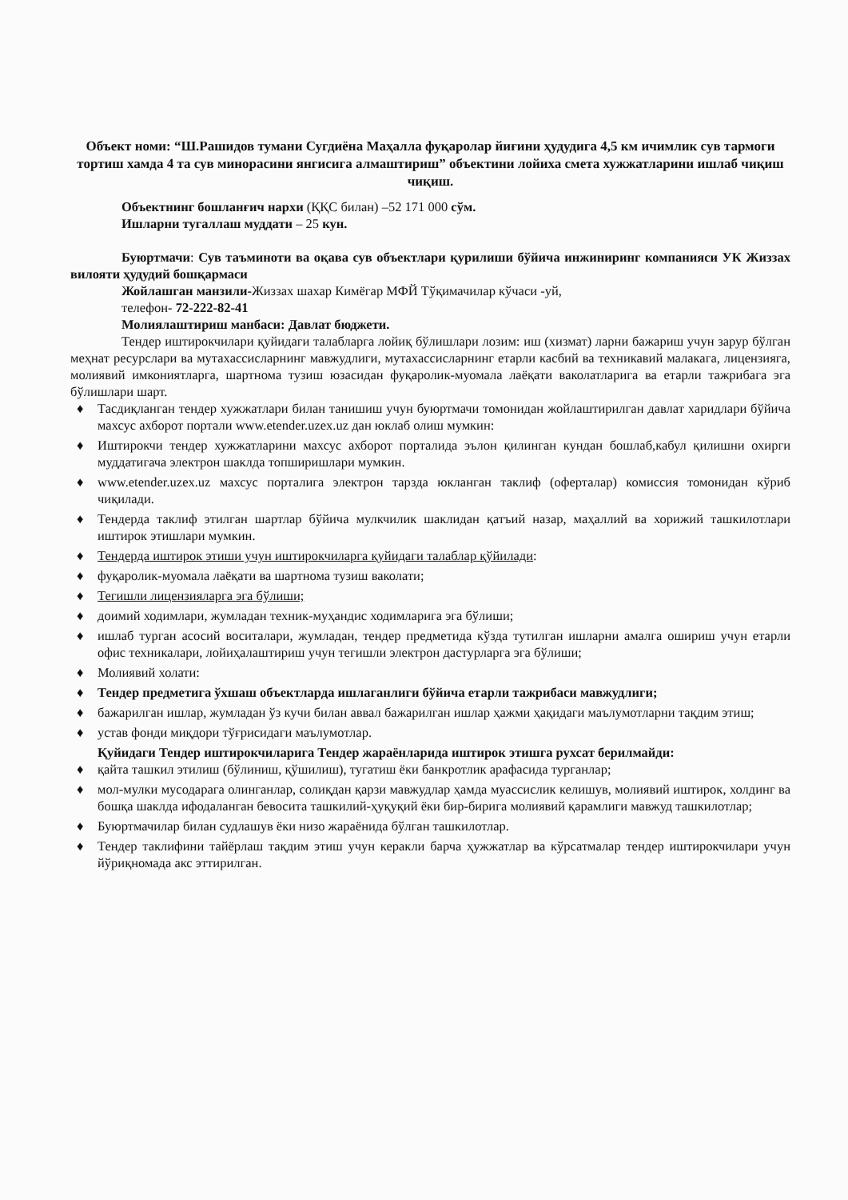Объект номи: “Ш.Рашидов тумани Сугдиёна Маҳалла фуқаролар йиғини ҳудудига 4,5 км ичимлик сув тармоги тортиш хамда 4 та сув минорасини янгисига алмаштириш” объектини лойиха смета хужжатларини ишлаб чиқиш чиқиш.
Объектнинг бошланғич нархи (ҚҚС билан) –52 171 000 сўм.
Ишларни тугаллаш муддати – 25 кун.
Буюртмачи: Сув таъминоти ва оқава сув объектлари қурилиши бўйича инжиниринг компанияси УК Жиззах вилояти ҳудудий бошқармаси
Жойлашган манзили-Жиззах шахар Кимёгар МФЙ Тўқимачилар кўчаси -уй,
телефон- 72-222-82-41
Молиялаштириш манбаси: Давлат бюджети.
Тендер иштирокчилари қуйидаги талабларга лойиқ бўлишлари лозим: иш (хизмат) ларни бажариш учун зарур бўлган меҳнат ресурслари ва мутахассисларнинг мавжудлиги, мутахассисларнинг етарли касбий ва техникавий малакага, лицензияга, молиявий имкониятларга, шартнома тузиш юзасидан фуқаролик-муомала лаёқати ваколатларига ва етарли тажрибага эга бўлишлари шарт.
♦ Тасдиқланган тендер хужжатлари билан танишиш учун буюртмачи томонидан жойлаштирилган давлат харидлари бўйича махсус ахборот портали www.etender.uzex.uz дан юклаб олиш мумкин:
♦ Иштирокчи тендер хужжатларини махсус ахборот порталида эълон қилинган кундан бошлаб,кабул қилишни охирги муддатигача электрон шаклда топширишлари мумкин.
♦ www.etender.uzex.uz махсус порталига электрон тарзда юкланган таклиф (оферталар) комиссия томонидан кўриб чиқилади.
♦ Тендерда таклиф этилган шартлар бўйича мулкчилик шаклидан қатъий назар, маҳаллий ва хорижий ташкилотлари иштирок этишлари мумкин.
♦ Тендерда иштирок этиши учун иштирокчиларга қуйидаги талаблар қўйилади:
♦ фуқаролик-муомала лаёқати ва шартнома тузиш ваколати;
♦ Тегишли лицензияларга эга бўлиши;
♦ доимий ходимлари, жумладан техник-муҳандис ходимларига эга бўлиши;
♦ ишлаб турган асосий воситалари, жумладан, тендер предметида кўзда тутилган ишларни амалга ошириш учун етарли офис техникалари, лойиҳалаштириш учун тегишли электрон дастурларга эга бўлиши;
♦ Молиявий холати:
♦ Тендер предметига ўхшаш объектларда ишлаганлиги бўйича етарли тажрибаси мавжудлиги;
♦ бажарилган ишлар, жумладан ўз кучи билан аввал бажарилган ишлар ҳажми ҳақидаги маълумотларни тақдим этиш;
♦ устав фонди миқдори тўғрисидаги маълумотлар.
Қуйидаги Тендер иштирокчиларига Тендер жараёнларида иштирок этишга рухсат берилмайди:
♦ қайта ташкил этилиш (бўлиниш, қўшилиш), тугатиш ёки банкротлик арафасида турганлар;
♦ мол-мулки мусодарага олинганлар, солиқдан қарзи мавжудлар ҳамда муассислик келишув, молиявий иштирок, холдинг ва бошқа шаклда ифодаланган бевосита ташкилий-ҳуқуқий ёки бир-бирига молиявий қарамлиги мавжуд ташкилотлар;
♦ Буюртмачилар билан судлашув ёки низо жараёнида бўлган ташкилотлар.
♦ Тендер таклифини тайёрлаш тақдим этиш учун керакли барча ҳужжатлар ва кўрсатмалар тендер иштирокчилари учун йўриқномада акс эттирилган.